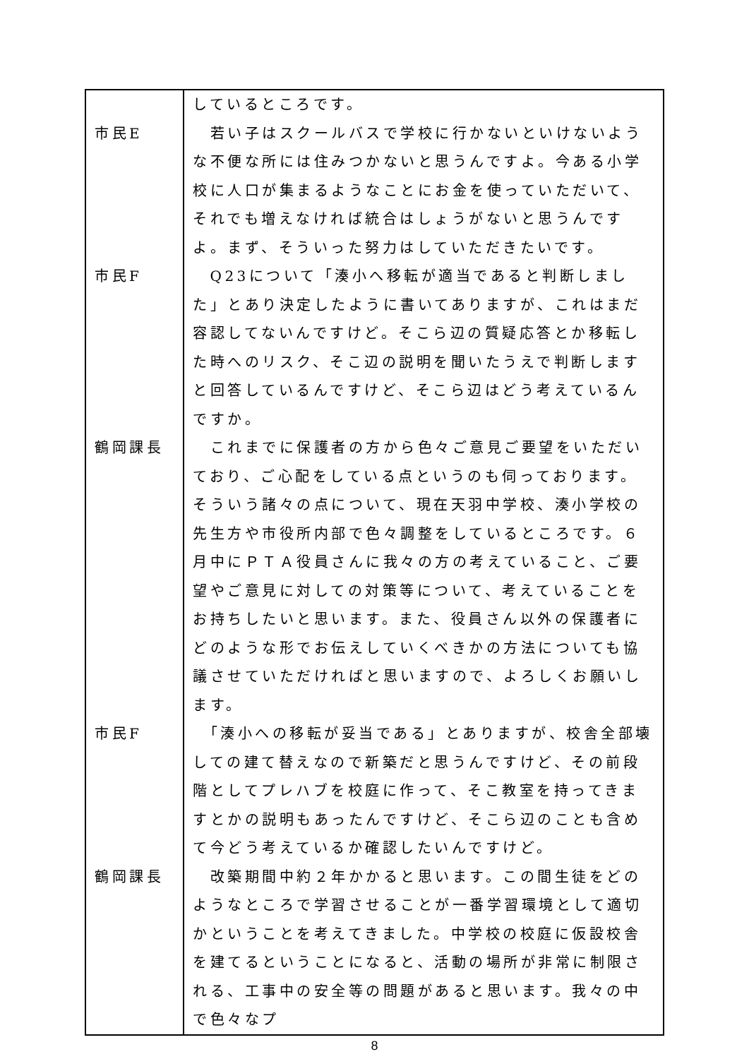| | しているところです。 |
| 市民E | 若い子はスクールバスで学校に行かないといけないような不便な所には住みつかないと思うんですよ。今ある小学校に人口が集まるようなことにお金を使っていただいて、それでも増えなければ統合はしょうがないと思うんですよ。まず、そういった努力はしていただきたいです。 |
| 市民F | Q23について「湊小へ移転が適当であると判断しました」とあり決定したように書いてありますが、これはまだ容認してないんですけど。そこら辺の質疑応答とか移転した時へのリスク、そこ辺の説明を聞いたうえで判断しますと回答しているんですけど、そこら辺はどう考えているんですか。 |
| 鶴岡課長 | これまでに保護者の方から色々ご意見ご要望をいただいており、ご心配をしている点というのも伺っております。そういう諸々の点について、現在天羽中学校、湊小学校の先生方や市役所内部で色々調整をしているところです。６月中にＰＴＡ役員さんに我々の方の考えていること、ご要望やご意見に対しての対策等について、考えていることをお持ちしたいと思います。また、役員さん以外の保護者にどのような形でお伝えしていくべきかの方法についても協議させていただければと思いますので、よろしくお願いします。 |
| 市民F | 「湊小への移転が妥当である」とありますが、校舎全部壊しての建て替えなので新築だと思うんですけど、その前段階としてプレハブを校庭に作って、そこ教室を持ってきますとかの説明もあったんですけど、そこら辺のことも含めて今どう考えているか確認したいんですけど。 |
| 鶴岡課長 | 改築期間中約２年かかると思います。この間生徒をどのようなところで学習させることが一番学習環境として適切かということを考えてきました。中学校の校庭に仮設校舎を建てるということになると、活動の場所が非常に制限される、工事中の安全等の問題があると思います。我々の中で色々なプ |
8